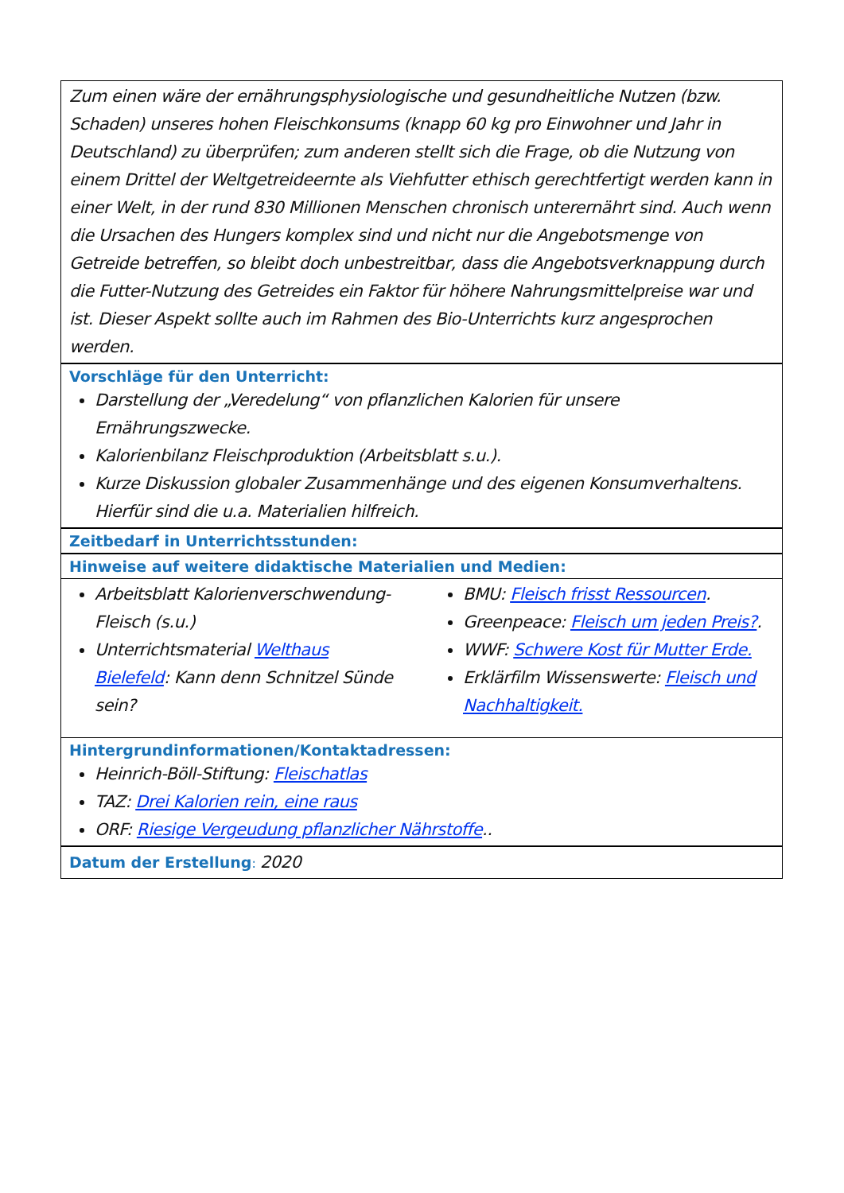Zum einen wäre der ernährungsphysiologische und gesundheitliche Nutzen (bzw. Schaden) unseres hohen Fleischkonsums (knapp 60 kg pro Einwohner und Jahr in Deutschland) zu überprüfen; zum anderen stellt sich die Frage, ob die Nutzung von einem Drittel der Weltgetreideernte als Viehfutter ethisch gerechtfertigt werden kann in einer Welt, in der rund 830 Millionen Menschen chronisch unterernährt sind. Auch wenn die Ursachen des Hungers komplex sind und nicht nur die Angebotsmenge von Getreide betreffen, so bleibt doch unbestreitbar, dass die Angebotsverknappung durch die Futter-Nutzung des Getreides ein Faktor für höhere Nahrungsmittelpreise war und ist. Dieser Aspekt sollte auch im Rahmen des Bio-Unterrichts kurz angesprochen werden.
Vorschläge für den Unterricht:
Darstellung der „Veredelung“ von pflanzlichen Kalorien für unsere Ernährungszwecke.
Kalorienbilanz Fleischproduktion (Arbeitsblatt s.u.).
Kurze Diskussion globaler Zusammenhänge und des eigenen Konsumverhaltens. Hierfür sind die u.a. Materialien hilfreich.
Zeitbedarf in Unterrichtsstunden:
Hinweise auf weitere didaktische Materialien und Medien:
Arbeitsblatt Kalorienverschwendung-Fleisch (s.u.)
Unterrichtsmaterial Welthaus Bielefeld: Kann denn Schnitzel Sünde sein?
BMU: Fleisch frisst Ressourcen.
Greenpeace: Fleisch um jeden Preis?.
WWF: Schwere Kost für Mutter Erde.
Erklärfilm Wissenswerte: Fleisch und Nachhaltigkeit.
Hintergrundinformationen/Kontaktadressen:
Heinrich-Böll-Stiftung: Fleischatlas
TAZ: Drei Kalorien rein, eine raus
ORF: Riesige Vergeudung pflanzlicher Nährstoffe..
Datum der Erstellung
:
2020